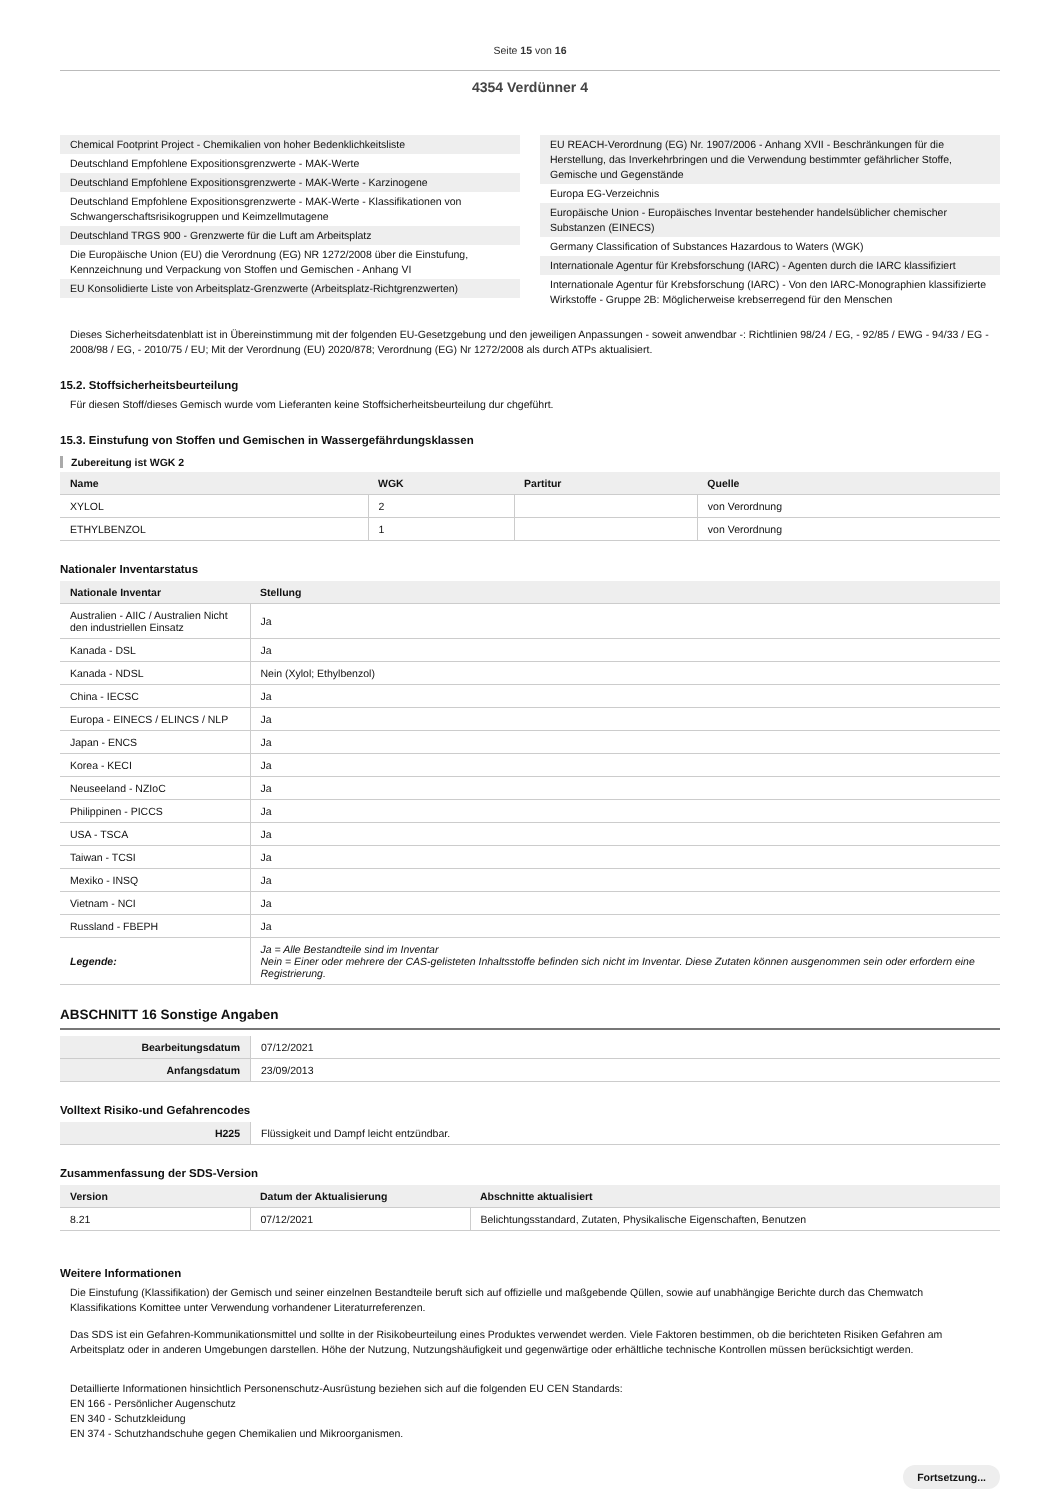Seite 15 von 16
4354 Verdünner 4
Chemical Footprint Project - Chemikalien von hoher Bedenklichkeitsliste
Deutschland Empfohlene Expositionsgrenzwerte - MAK-Werte
Deutschland Empfohlene Expositionsgrenzwerte - MAK-Werte - Karzinogene
Deutschland Empfohlene Expositionsgrenzwerte - MAK-Werte - Klassifikationen von Schwangerschaftsrisikogruppen und Keimzellmutagene
Deutschland TRGS 900 - Grenzwerte für die Luft am Arbeitsplatz
Die Europäische Union (EU) die Verordnung (EG) NR 1272/2008 über die Einstufung, Kennzeichnung und Verpackung von Stoffen und Gemischen - Anhang VI
EU Konsolidierte Liste von Arbeitsplatz-Grenzwerte (Arbeitsplatz-Richtgrenzwerten)
EU REACH-Verordnung (EG) Nr. 1907/2006 - Anhang XVII - Beschränkungen für die Herstellung, das Inverkehrbringen und die Verwendung bestimmter gefährlicher Stoffe, Gemische und Gegenstände
Europa EG-Verzeichnis
Europäische Union - Europäisches Inventar bestehender handelsüblicher chemischer Substanzen (EINECS)
Germany Classification of Substances Hazardous to Waters (WGK)
Internationale Agentur für Krebsforschung (IARC) - Agenten durch die IARC klassifiziert
Internationale Agentur für Krebsforschung (IARC) - Von den IARC-Monographien klassifizierte Wirkstoffe - Gruppe 2B: Möglicherweise krebserregend für den Menschen
Dieses Sicherheitsdatenblatt ist in Übereinstimmung mit der folgenden EU-Gesetzgebung und den jeweiligen Anpassungen - soweit anwendbar -: Richtlinien 98/24 / EG, - 92/85 / EWG - 94/33 / EG - 2008/98 / EG, - 2010/75 / EU; Mit der Verordnung (EU) 2020/878; Verordnung (EG) Nr 1272/2008 als durch ATPs aktualisiert.
15.2. Stoffsicherheitsbeurteilung
Für diesen Stoff/dieses Gemisch wurde vom Lieferanten keine Stoffsicherheitsbeurteilung dur chgeführt.
15.3. Einstufung von Stoffen und Gemischen in Wassergefährdungsklassen
Zubereitung ist WGK 2
| Name | WGK | Partitur | Quelle |
| --- | --- | --- | --- |
| XYLOL | 2 | | von Verordnung |
| ETHYLBENZOL | 1 | | von Verordnung |
Nationaler Inventarstatus
| Nationale Inventar | Stellung |
| --- | --- |
| Australien - AIIC / Australien Nicht den industriellen Einsatz | Ja |
| Kanada - DSL | Ja |
| Kanada - NDSL | Nein (Xylol; Ethylbenzol) |
| China - IECSC | Ja |
| Europa - EINECS / ELINCS / NLP | Ja |
| Japan - ENCS | Ja |
| Korea - KECI | Ja |
| Neuseeland - NZIoC | Ja |
| Philippinen - PICCS | Ja |
| USA - TSCA | Ja |
| Taiwan - TCSI | Ja |
| Mexiko - INSQ | Ja |
| Vietnam - NCI | Ja |
| Russland - FBEPH | Ja |
| Legende: | Ja = Alle Bestandteile sind im Inventar Nein = Einer oder mehrere der CAS-gelisteten Inhaltsstoffe befinden sich nicht im Inventar. Diese Zutaten können ausgenommen sein oder erfordern eine Registrierung. |
ABSCHNITT 16 Sonstige Angaben
| Bearbeitungsdatum | 07/12/2021 |
| Anfangsdatum | 23/09/2013 |
Volltext Risiko-und Gefahrencodes
| H225 | Flüssigkeit und Dampf leicht entzündbar. |
Zusammenfassung der SDS-Version
| Version | Datum der Aktualisierung | Abschnitte aktualisiert |
| --- | --- | --- |
| 8.21 | 07/12/2021 | Belichtungsstandard, Zutaten, Physikalische Eigenschaften, Benutzen |
Weitere Informationen
Die Einstufung (Klassifikation) der Gemisch und seiner einzelnen Bestandteile beruft sich auf offizielle und maßgebende Qüllen, sowie auf unabhängige Berichte durch das Chemwatch Klassifikations Komittee unter Verwendung vorhandener Literaturreferenzen.
Das SDS ist ein Gefahren-Kommunikationsmittel und sollte in der Risikobeurteilung eines Produktes verwendet werden. Viele Faktoren bestimmen, ob die berichteten Risiken Gefahren am
Arbeitsplatz oder in anderen Umgebungen darstellen. Höhe der Nutzung, Nutzungshäufigkeit und gegenwärtige oder erhältliche technische Kontrollen müssen berücksichtigt werden.
Detaillierte Informationen hinsichtlich Personenschutz-Ausrüstung beziehen sich auf die folgenden EU CEN Standards:
EN 166 - Persönlicher Augenschutz
EN 340 - Schutzkleidung
EN 374 - Schutzhandschuhe gegen Chemikalien und Mikroorganismen.
Fortsetzung...